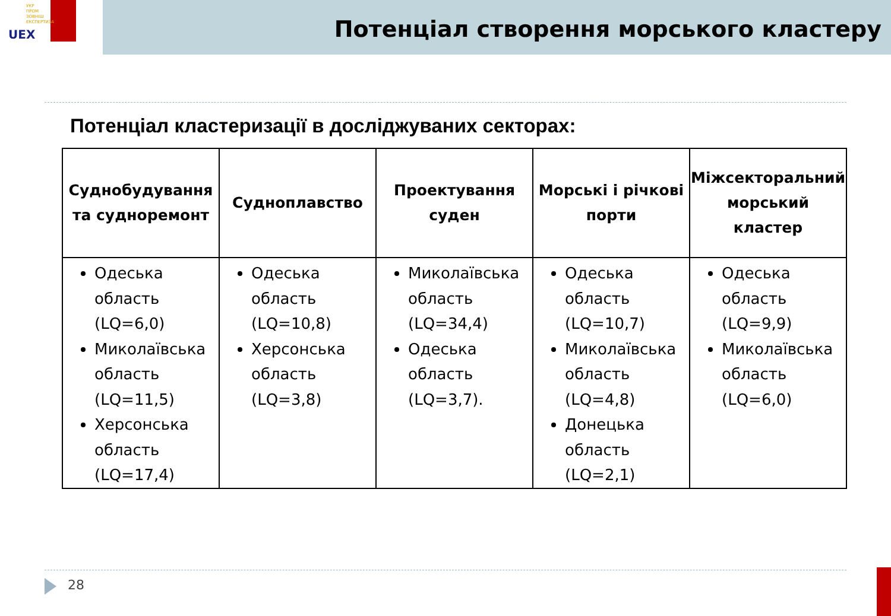УКР
ПРОМ
ЗОВНІШ
ЕКСПЕРТИЗА
UEX
Потенціал створення морського кластеру
Потенціал кластеризації в досліджуваних секторах:
| Суднобудування та судноремонт | Судноплавство | Проектування суден | Морські і річкові порти | Міжсекторальний морський кластер |
| --- | --- | --- | --- | --- |
| Одеська область (LQ=6,0) Миколаївська область (LQ=11,5) Херсонська область (LQ=17,4) | Одеська область (LQ=10,8) Херсонська область (LQ=3,8) | Миколаївська область (LQ=34,4) Одеська область (LQ=3,7). | Одеська область (LQ=10,7) Миколаївська область (LQ=4,8) Донецька область (LQ=2,1) | Одеська область (LQ=9,9) Миколаївська область (LQ=6,0) |
28